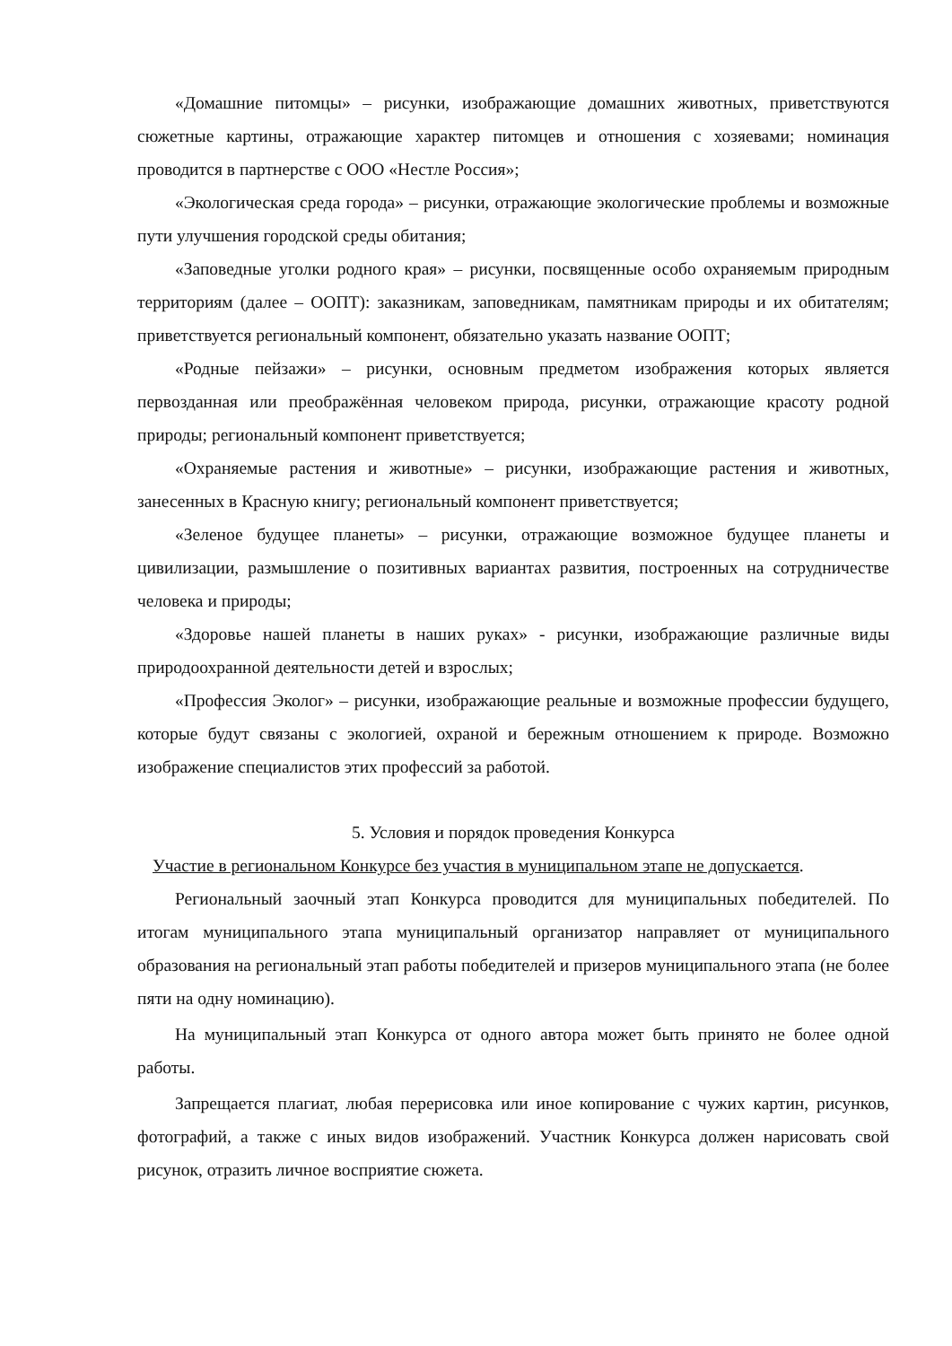«Домашние питомцы» – рисунки, изображающие домашних животных, приветствуются сюжетные картины, отражающие характер питомцев и отношения с хозяевами; номинация проводится в партнерстве с ООО «Нестле Россия»;
«Экологическая среда города» – рисунки, отражающие экологические проблемы и возможные пути улучшения городской среды обитания;
«Заповедные уголки родного края» – рисунки, посвященные особо охраняемым природным территориям (далее – ООПТ): заказникам, заповедникам, памятникам природы и их обитателям; приветствуется региональный компонент, обязательно указать название ООПТ;
«Родные пейзажи» – рисунки, основным предметом изображения которых является первозданная или преображённая человеком природа, рисунки, отражающие красоту родной природы; региональный компонент приветствуется;
«Охраняемые растения и животные» – рисунки, изображающие растения и животных, занесенных в Красную книгу; региональный компонент приветствуется;
«Зеленое будущее планеты» – рисунки, отражающие возможное будущее планеты и цивилизации, размышление о позитивных вариантах развития, построенных на сотрудничестве человека и природы;
«Здоровье нашей планеты в наших руках» - рисунки, изображающие различные виды природоохранной деятельности детей и взрослых;
«Профессия Эколог» – рисунки, изображающие реальные и возможные профессии будущего, которые будут связаны с экологией, охраной и бережным отношением к природе. Возможно изображение специалистов этих профессий за работой.
5. Условия и порядок проведения Конкурса
Участие в региональном Конкурсе без участия в муниципальном этапе не допускается.
Региональный заочный этап Конкурса проводится для муниципальных победителей. По итогам муниципального этапа муниципальный организатор направляет от муниципального образования на региональный этап работы победителей и призеров муниципального этапа (не более пяти на одну номинацию).
На муниципальный этап Конкурса от одного автора может быть принято не более одной работы.
Запрещается плагиат, любая перерисовка или иное копирование с чужих картин, рисунков, фотографий, а также с иных видов изображений. Участник Конкурса должен нарисовать свой рисунок, отразить личное восприятие сюжета.